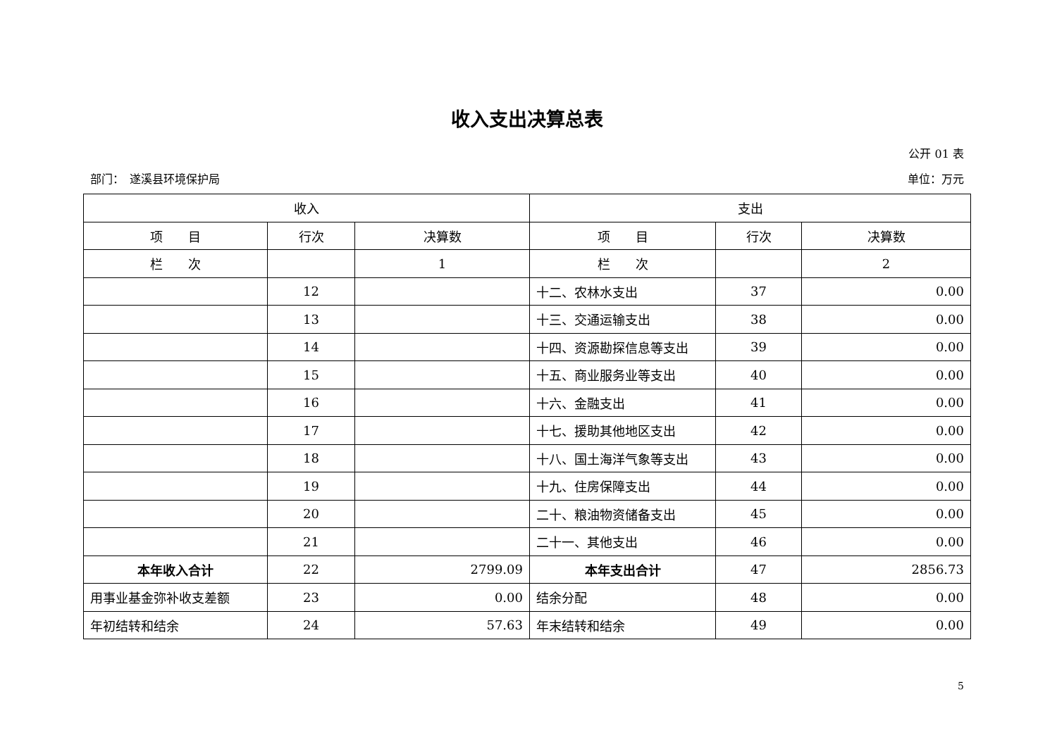收入支出决算总表
公开 01 表
部门：　遂溪县环境保护局 单位：万元
| 收入 | | | 支出 | | |
| --- | --- | --- | --- | --- | --- |
| 项 目 | 行次 | 决算数 | 项 目 | 行次 | 决算数 |
| 栏 次 | | 1 | 栏 次 | | 2 |
| | 12 | | 十二、农林水支出 | 37 | 0.00 |
| | 13 | | 十三、交通运输支出 | 38 | 0.00 |
| | 14 | | 十四、资源勘探信息等支出 | 39 | 0.00 |
| | 15 | | 十五、商业服务业等支出 | 40 | 0.00 |
| | 16 | | 十六、金融支出 | 41 | 0.00 |
| | 17 | | 十七、援助其他地区支出 | 42 | 0.00 |
| | 18 | | 十八、国土海洋气象等支出 | 43 | 0.00 |
| | 19 | | 十九、住房保障支出 | 44 | 0.00 |
| | 20 | | 二十、粮油物资储备支出 | 45 | 0.00 |
| | 21 | | 二十一、其他支出 | 46 | 0.00 |
| 本年收入合计 | 22 | 2799.09 | 本年支出合计 | 47 | 2856.73 |
| 用事业基金弥补收支差额 | 23 | 0.00 | 结余分配 | 48 | 0.00 |
| 年初结转和结余 | 24 | 57.63 | 年末结转和结余 | 49 | 0.00 |
5